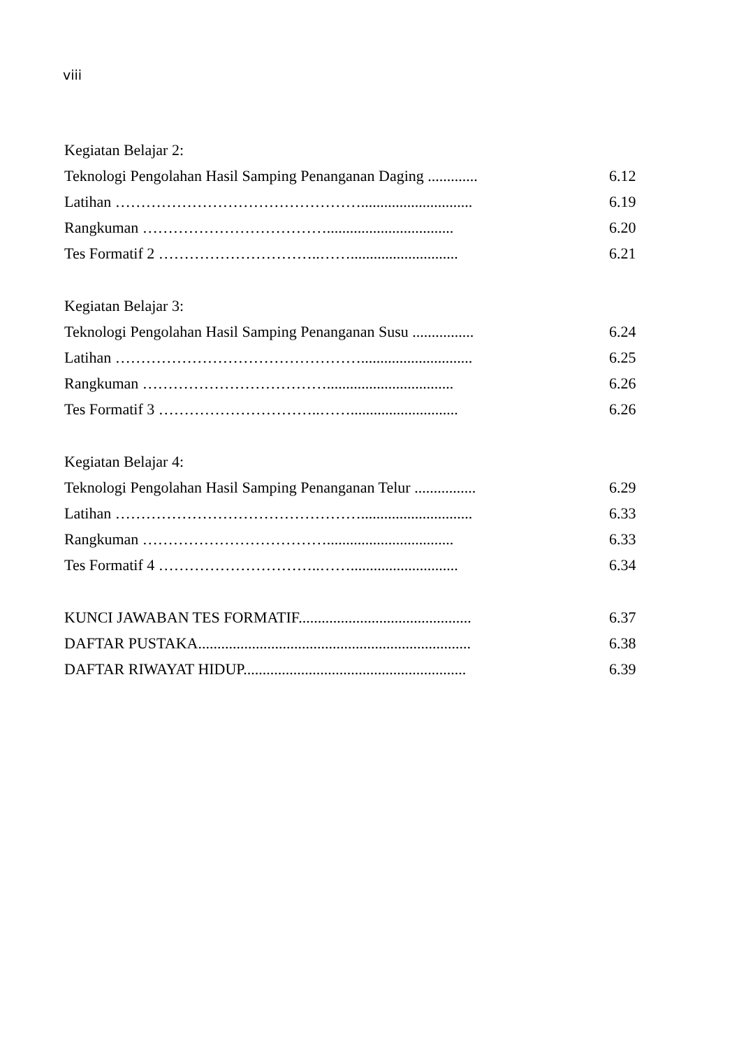viii
Kegiatan Belajar 2:
Teknologi Pengolahan Hasil Samping Penanganan Daging ............. 6.12
Latihan …………………………………………............................. 6.19
Rangkuman ………………………………................................. 6.20
Tes Formatif 2 …………………………..……............................ 6.21
Kegiatan Belajar 3:
Teknologi Pengolahan Hasil Samping Penanganan Susu ................ 6.24
Latihan …………………………………………............................. 6.25
Rangkuman ………………………………................................. 6.26
Tes Formatif 3 …………………………..……............................ 6.26
Kegiatan Belajar 4:
Teknologi Pengolahan Hasil Samping Penanganan Telur ................ 6.29
Latihan …………………………………………............................. 6.33
Rangkuman ………………………………................................. 6.33
Tes Formatif 4 …………………………..……............................ 6.34
KUNCI JAWABAN TES FORMATIF............................................. 6.37
DAFTAR PUSTAKA....................................................................... 6.38
DAFTAR RIWAYAT HIDUP.......................................................... 6.39